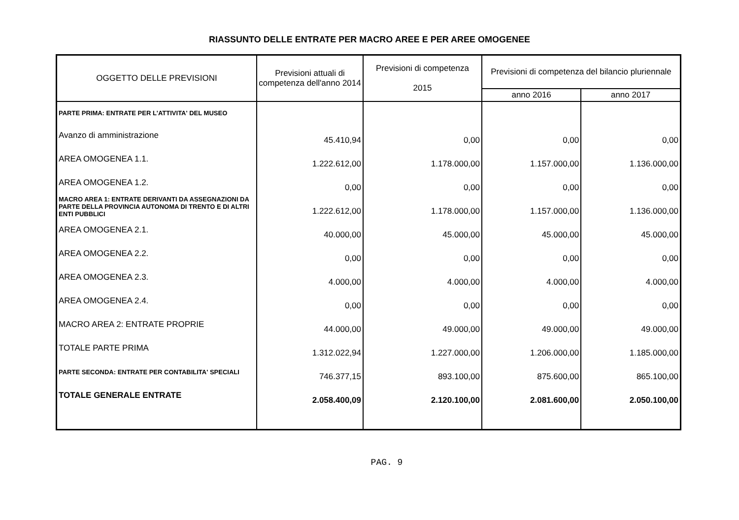RIASSUNTO DELLE ENTRATE PER MACRO AREE E PER AREE OMOGENEE
| OGGETTO DELLE PREVISIONI | Previsioni attuali di competenza dell'anno 2014 | Previsioni di competenza 2015 | Previsioni di competenza del bilancio pluriennale | |
| --- | --- | --- | --- | --- |
| | | | anno 2016 | anno 2017 |
| PARTE PRIMA: ENTRATE PER L'ATTIVITA' DEL MUSEO | | | | |
| Avanzo di amministrazione | 45.410,94 | 0,00 | 0,00 | 0,00 |
| AREA OMOGENEA 1.1. | 1.222.612,00 | 1.178.000,00 | 1.157.000,00 | 1.136.000,00 |
| AREA OMOGENEA 1.2. | 0,00 | 0,00 | 0,00 | 0,00 |
| MACRO AREA 1: ENTRATE DERIVANTI DA ASSEGNAZIONI DA PARTE DELLA PROVINCIA AUTONOMA DI TRENTO E DI ALTRI ENTI PUBBLICI | 1.222.612,00 | 1.178.000,00 | 1.157.000,00 | 1.136.000,00 |
| AREA OMOGENEA 2.1. | 40.000,00 | 45.000,00 | 45.000,00 | 45.000,00 |
| AREA OMOGENEA 2.2. | 0,00 | 0,00 | 0,00 | 0,00 |
| AREA OMOGENEA 2.3. | 4.000,00 | 4.000,00 | 4.000,00 | 4.000,00 |
| AREA OMOGENEA 2.4. | 0,00 | 0,00 | 0,00 | 0,00 |
| MACRO AREA 2: ENTRATE PROPRIE | 44.000,00 | 49.000,00 | 49.000,00 | 49.000,00 |
| TOTALE PARTE PRIMA | 1.312.022,94 | 1.227.000,00 | 1.206.000,00 | 1.185.000,00 |
| PARTE SECONDA: ENTRATE PER CONTABILITA' SPECIALI | 746.377,15 | 893.100,00 | 875.600,00 | 865.100,00 |
| TOTALE GENERALE ENTRATE | 2.058.400,09 | 2.120.100,00 | 2.081.600,00 | 2.050.100,00 |
PAG. 9